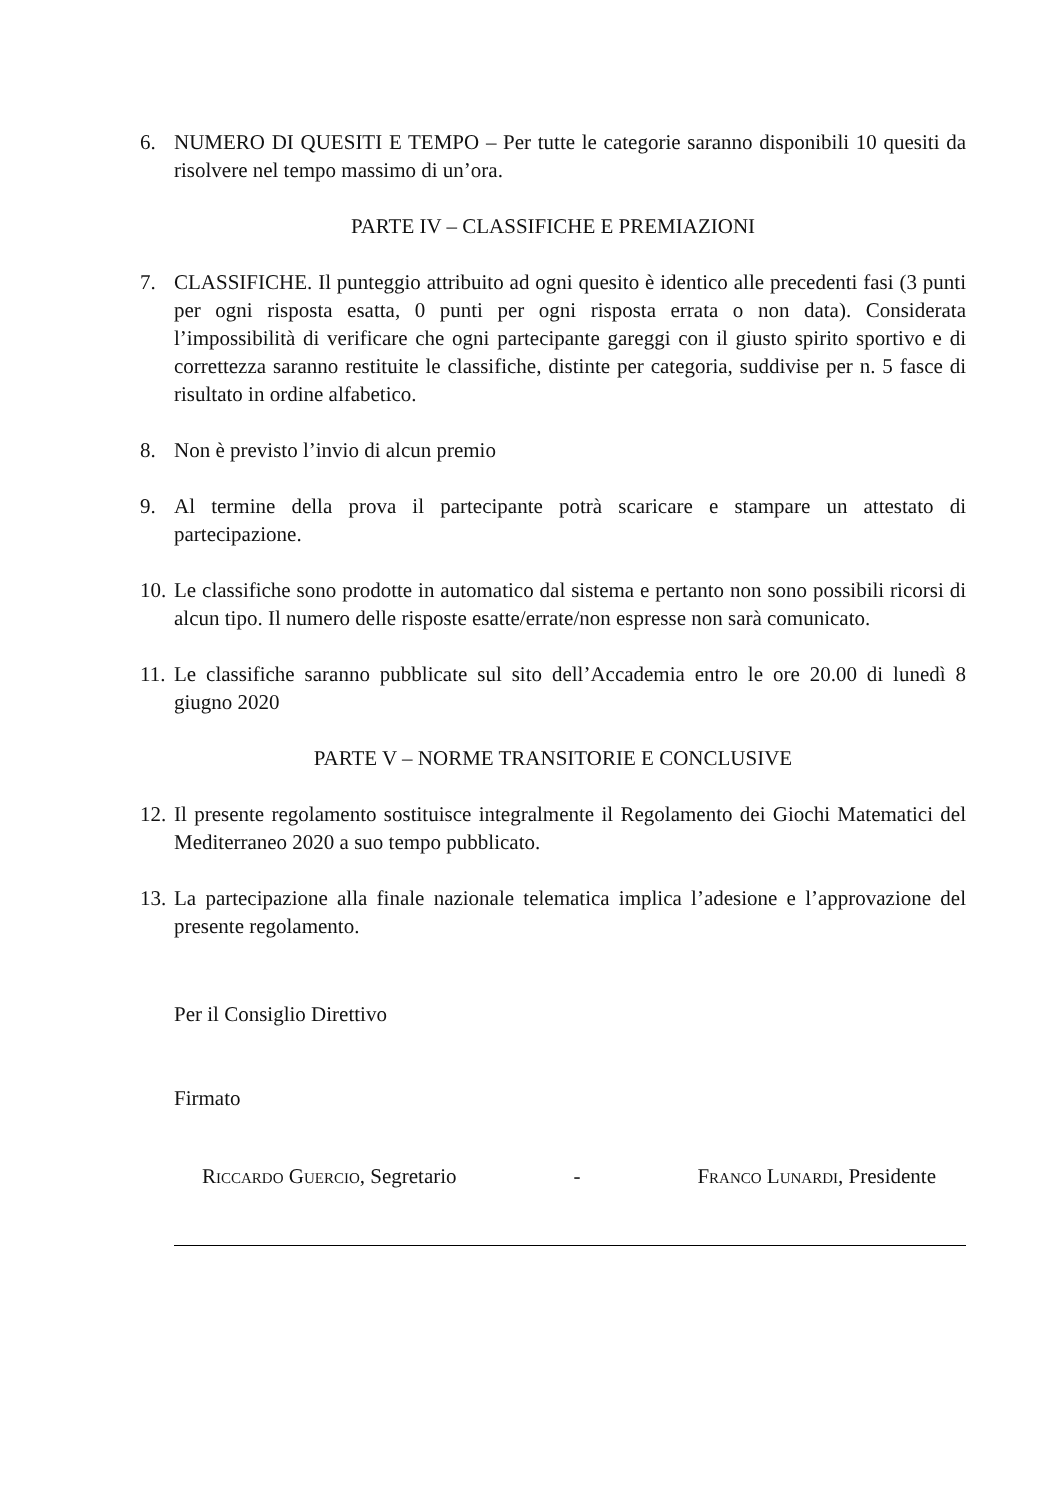6. NUMERO DI QUESITI E TEMPO – Per tutte le categorie saranno disponibili 10 quesiti da risolvere nel tempo massimo di un’ora.
PARTE IV – CLASSIFICHE E PREMIAZIONI
7. CLASSIFICHE. Il punteggio attribuito ad ogni quesito è identico alle precedenti fasi (3 punti per ogni risposta esatta, 0 punti per ogni risposta errata o non data). Considerata l’impossibilità di verificare che ogni partecipante gareggi con il giusto spirito sportivo e di correttezza saranno restituite le classifiche, distinte per categoria, suddivise per n. 5 fasce di risultato in ordine alfabetico.
8. Non è previsto l’invio di alcun premio
9. Al termine della prova il partecipante potrà scaricare e stampare un attestato di partecipazione.
10. Le classifiche sono prodotte in automatico dal sistema e pertanto non sono possibili ricorsi di alcun tipo. Il numero delle risposte esatte/errate/non espresse non sarà comunicato.
11. Le classifiche saranno pubblicate sul sito dell’Accademia entro le ore 20.00 di lunedì 8 giugno 2020
PARTE V – NORME TRANSITORIE E CONCLUSIVE
12. Il presente regolamento sostituisce integralmente il Regolamento dei Giochi Matematici del Mediterraneo 2020 a suo tempo pubblicato.
13. La partecipazione alla finale nazionale telematica implica l’adesione e l’approvazione del presente regolamento.
Per il Consiglio Direttivo
Firmato
Riccardo Guercio, Segretario - Franco Lunardi, Presidente